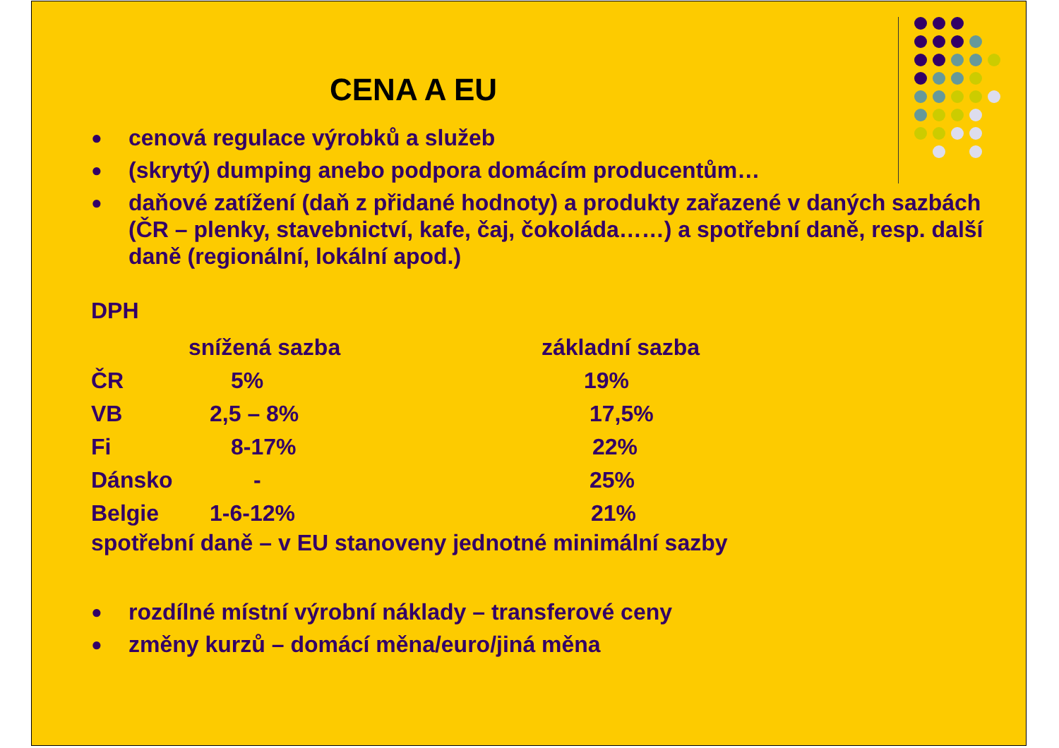CENA A EU
● cenová regulace výrobků a služeb
● (skrytý) dumping anebo podpora domácím producentům…
● daňové zatížení (daň z přidané hodnoty) a produkty zařazené v daných sazbách (ČR – plenky, stavebnictví, kafe, čaj, čokoláda……) a spotřební daně, resp. další daně (regionální, lokální apod.)
DPH
| | snížená sazba | základní sazba |
| ČR | 5% | 19% |
| VB | 2,5 – 8% | 17,5% |
| Fi | 8-17% | 22% |
| Dánsko | - | 25% |
| Belgie | 1-6-12% | 21% |
spotřební daně – v EU stanoveny jednotné minimální sazby
● rozdílné místní výrobní náklady – transferové ceny
● změny kurzů – domácí měna/euro/jiná měna